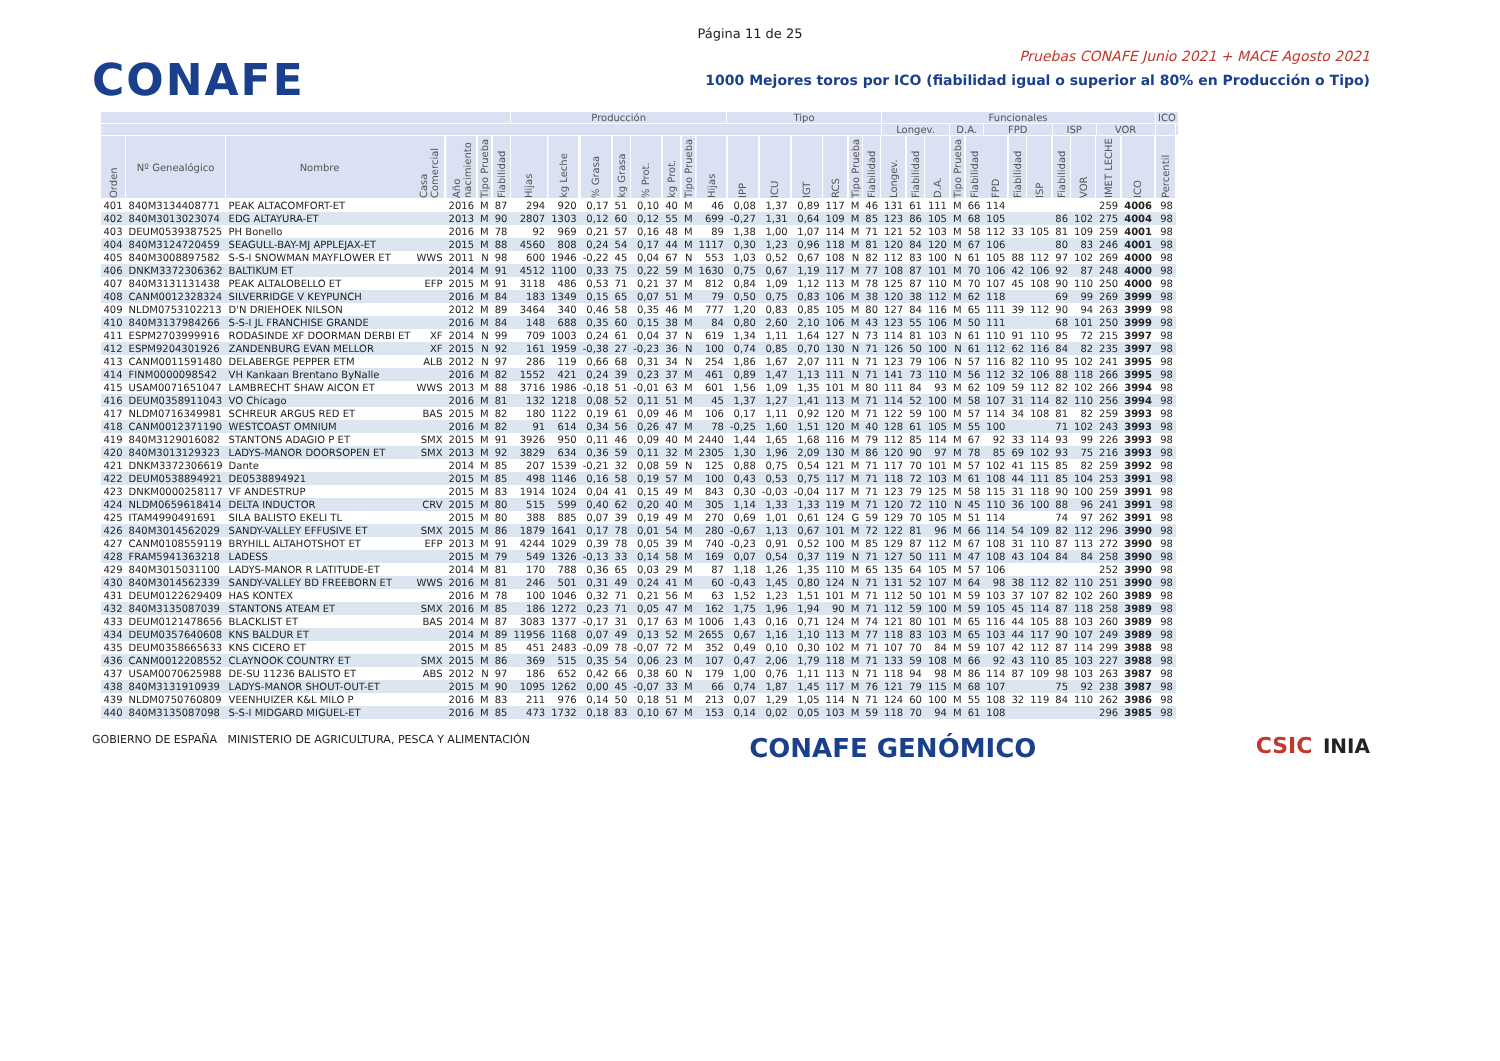Página 11 de 25
CONAFE
Pruebas CONAFE Junio 2021 + MACE Agosto 2021
1000 Mejores toros por ICO (fiabilidad igual o superior al 80% en Producción o Tipo)
| | | | | | | | Producción | | | | | | | | Tipo | | | | | | Funcionales | | | | | | | | | | | | ICO | |
| --- | --- | --- | --- | --- | --- | --- | --- | --- | --- | --- | --- | --- | --- | --- | --- | --- | --- | --- | --- | --- | --- | --- | --- | --- | --- | --- | --- | --- | --- | --- | --- | --- | --- | --- |
| | | | | | | | | | | | | | | | | | | | | | Longev. | | | D.A. | | FPD | | | ISP | | VOR | | | |
| Orden | Nº Genealógico | Nombre | Casa Comercial | Año nacimiento | Tipo Prueba | Fiabilidad | Hijas | kg Leche | % Grasa | kg Grasa | % Prot. | kg Prot. | Tipo Prueba | Hijas | IPP | ICU | IGT | RCS | Tipo Prueba | Fiabilidad | Longev. | Fiabilidad | D.A. | Tipo Prueba | Fiabilidad | FPD | Fiabilidad | ISP | Fiabilidad | VOR | IMET LECHE | ICO | Percentil | |
| 401 | 840M3134408771 | PEAK ALTACOMFORT-ET | | 2016 | M | 87 | 294 | 920 | 0,17 | 51 | 0,10 | 40 | M | 46 | 0,08 | 1,37 | 0,89 | 117 | M | 46 | 131 | 61 | 111 | M | 66 | 114 | | | | | 259 | 4006 | 98 | |
| 402 | 840M3013023074 | EDG ALTAYURA-ET | | 2013 | M | 90 | 2807 | 1303 | 0,12 | 60 | 0,12 | 55 | M | 699 | -0,27 | 1,31 | 0,64 | 109 | M | 85 | 123 | 86 | 105 | M | 68 | 105 | | | 86 | 102 | 275 | 4004 | 98 | |
| 403 | DEUM0539387525 | PH Bonello | | 2016 | M | 78 | 92 | 969 | 0,21 | 57 | 0,16 | 48 | M | 89 | 1,38 | 1,00 | 1,07 | 114 | M | 71 | 121 | 52 | 103 | M | 58 | 112 | 33 | 105 | 81 | 109 | 259 | 4001 | 98 | |
| 404 | 840M3124720459 | SEAGULL-BAY-MJ APPLEJAX-ET | | 2015 | M | 88 | 4560 | 808 | 0,24 | 54 | 0,17 | 44 | M | 1117 | 0,30 | 1,23 | 0,96 | 118 | M | 81 | 120 | 84 | 120 | M | 67 | 106 | | | 80 | 83 | 246 | 4001 | 98 | |
| 405 | 840M3008897582 | S-S-I SNOWMAN MAYFLOWER ET | WWS | 2011 | N | 98 | 600 | 1946 | -0,22 | 45 | 0,04 | 67 | N | 553 | 1,03 | 0,52 | 0,67 | 108 | N | 82 | 112 | 83 | 100 | N | 61 | 105 | 88 | 112 | 97 | 102 | 269 | 4000 | 98 | |
| 406 | DNKM3372306362 | BALTIKUM ET | | 2014 | M | 91 | 4512 | 1100 | 0,33 | 75 | 0,22 | 59 | M | 1630 | 0,75 | 0,67 | 1,19 | 117 | M | 77 | 108 | 87 | 101 | M | 70 | 106 | 42 | 106 | 92 | 87 | 248 | 4000 | 98 | |
| 407 | 840M3131131438 | PEAK ALTALOBELLO ET | EFP | 2015 | M | 91 | 3118 | 486 | 0,53 | 71 | 0,21 | 37 | M | 812 | 0,84 | 1,09 | 1,12 | 113 | M | 78 | 125 | 87 | 110 | M | 70 | 107 | 45 | 108 | 90 | 110 | 250 | 4000 | 98 | |
| 408 | CANM0012328324 | SILVERRIDGE V KEYPUNCH | | 2016 | M | 84 | 183 | 1349 | 0,15 | 65 | 0,07 | 51 | M | 79 | 0,50 | 0,75 | 0,83 | 106 | M | 38 | 120 | 38 | 112 | M | 62 | 118 | | | 69 | 99 | 269 | 3999 | 98 | |
| 409 | NLDM0753102213 | D'N DRIEHOEK NILSON | | 2012 | M | 89 | 3464 | 340 | 0,46 | 58 | 0,35 | 46 | M | 777 | 1,20 | 0,83 | 0,85 | 105 | M | 80 | 127 | 84 | 116 | M | 65 | 111 | 39 | 112 | 90 | 94 | 263 | 3999 | 98 | |
| 410 | 840M3137984266 | S-S-I JL FRANCHISE GRANDE | | 2016 | M | 84 | 148 | 688 | 0,35 | 60 | 0,15 | 38 | M | 84 | 0,80 | 2,60 | 2,10 | 106 | M | 43 | 123 | 55 | 106 | M | 50 | 111 | | | 68 | 101 | 250 | 3999 | 98 | |
| 411 | ESPM2703999916 | RODASINDE XF DOORMAN DERBI ET | XF | 2014 | N | 99 | 709 | 1003 | 0,24 | 61 | 0,04 | 37 | N | 619 | 1,34 | 1,11 | 1,64 | 127 | N | 73 | 114 | 81 | 103 | N | 61 | 110 | 91 | 110 | 95 | 72 | 215 | 3997 | 98 | |
| 412 | ESPM9204301926 | ZANDENBURG EVAN MELLOR | XF | 2015 | N | 92 | 161 | 1959 | -0,38 | 27 | -0,23 | 36 | N | 100 | 0,74 | 0,85 | 0,70 | 130 | N | 71 | 126 | 50 | 100 | N | 61 | 112 | 62 | 116 | 84 | 82 | 235 | 3997 | 98 | |
| 413 | CANM0011591480 | DELABERGE PEPPER ETM | ALB | 2012 | N | 97 | 286 | 119 | 0,66 | 68 | 0,31 | 34 | N | 254 | 1,86 | 1,67 | 2,07 | 111 | N | 71 | 123 | 79 | 106 | N | 57 | 116 | 82 | 110 | 95 | 102 | 241 | 3995 | 98 | |
| 414 | FINM0000098542 | VH Kankaan Brentano ByNalle | | 2016 | M | 82 | 1552 | 421 | 0,24 | 39 | 0,23 | 37 | M | 461 | 0,89 | 1,47 | 1,13 | 111 | N | 71 | 141 | 73 | 110 | M | 56 | 112 | 32 | 106 | 88 | 118 | 266 | 3995 | 98 | |
| 415 | USAM0071651047 | LAMBRECHT SHAW AICON ET | WWS | 2013 | M | 88 | 3716 | 1986 | -0,18 | 51 | -0,01 | 63 | M | 601 | 1,56 | 1,09 | 1,35 | 101 | M | 80 | 111 | 84 | 93 | M | 62 | 109 | 59 | 112 | 82 | 102 | 266 | 3994 | 98 | |
| 416 | DEUM0358911043 | VO Chicago | | 2016 | M | 81 | 132 | 1218 | 0,08 | 52 | 0,11 | 51 | M | 45 | 1,37 | 1,27 | 1,41 | 113 | M | 71 | 114 | 52 | 100 | M | 58 | 107 | 31 | 114 | 82 | 110 | 256 | 3994 | 98 | |
| 417 | NLDM0716349981 | SCHREUR ARGUS RED ET | BAS | 2015 | M | 82 | 180 | 1122 | 0,19 | 61 | 0,09 | 46 | M | 106 | 0,17 | 1,11 | 0,92 | 120 | M | 71 | 122 | 59 | 100 | M | 57 | 114 | 34 | 108 | 81 | 82 | 259 | 3993 | 98 | |
| 418 | CANM0012371190 | WESTCOAST OMNIUM | | 2016 | M | 82 | 91 | 614 | 0,34 | 56 | 0,26 | 47 | M | 78 | -0,25 | 1,60 | 1,51 | 120 | M | 40 | 128 | 61 | 105 | M | 55 | 100 | | | 71 | 102 | 243 | 3993 | 98 | |
| 419 | 840M3129016082 | STANTONS ADAGIO P ET | SMX | 2015 | M | 91 | 3926 | 950 | 0,11 | 46 | 0,09 | 40 | M | 2440 | 1,44 | 1,65 | 1,68 | 116 | M | 79 | 112 | 85 | 114 | M | 67 | 92 | 33 | 114 | 93 | 99 | 226 | 3993 | 98 | |
| 420 | 840M3013129323 | LADYS-MANOR DOORSOPEN ET | SMX | 2013 | M | 92 | 3829 | 634 | 0,36 | 59 | 0,11 | 32 | M | 2305 | 1,30 | 1,96 | 2,09 | 130 | M | 86 | 120 | 90 | 97 | M | 78 | 85 | 69 | 102 | 93 | 75 | 216 | 3993 | 98 | |
| 421 | DNKM3372306619 | Dante | | 2014 | M | 85 | 207 | 1539 | -0,21 | 32 | 0,08 | 59 | N | 125 | 0,88 | 0,75 | 0,54 | 121 | M | 71 | 117 | 70 | 101 | M | 57 | 102 | 41 | 115 | 85 | 82 | 259 | 3992 | 98 | |
| 422 | DEUM0538894921 | DE0538894921 | | 2015 | M | 85 | 498 | 1146 | 0,16 | 58 | 0,19 | 57 | M | 100 | 0,43 | 0,53 | 0,75 | 117 | M | 71 | 118 | 72 | 103 | M | 61 | 108 | 44 | 111 | 85 | 104 | 253 | 3991 | 98 | |
| 423 | DNKM0000258117 | VF ANDESTRUP | | 2015 | M | 83 | 1914 | 1024 | 0,04 | 41 | 0,15 | 49 | M | 843 | 0,30 | -0,03 | -0,04 | 117 | M | 71 | 123 | 79 | 125 | M | 58 | 115 | 31 | 118 | 90 | 100 | 259 | 3991 | 98 | |
| 424 | NLDM0659618414 | DELTA INDUCTOR | CRV | 2015 | M | 80 | 515 | 599 | 0,40 | 62 | 0,20 | 40 | M | 305 | 1,14 | 1,33 | 1,33 | 119 | M | 71 | 120 | 72 | 110 | N | 45 | 110 | 36 | 100 | 88 | 96 | 241 | 3991 | 98 | |
| 425 | ITAM4990491691 | SILA BALISTO EKELI TL | | 2015 | M | 80 | 388 | 885 | 0,07 | 39 | 0,19 | 49 | M | 270 | 0,69 | 1,01 | 0,61 | 124 | G | 59 | 129 | 70 | 105 | M | 51 | 114 | | | 74 | 97 | 262 | 3991 | 98 | |
| 426 | 840M3014562029 | SANDY-VALLEY EFFUSIVE ET | SMX | 2015 | M | 86 | 1879 | 1641 | 0,17 | 78 | 0,01 | 54 | M | 280 | -0,67 | 1,13 | 0,67 | 101 | M | 72 | 122 | 81 | 96 | M | 66 | 114 | 54 | 109 | 82 | 112 | 296 | 3990 | 98 | |
| 427 | CANM0108559119 | BRYHILL ALTAHOTSHOT ET | EFP | 2013 | M | 91 | 4244 | 1029 | 0,39 | 78 | 0,05 | 39 | M | 740 | -0,23 | 0,91 | 0,52 | 100 | M | 85 | 129 | 87 | 112 | M | 67 | 108 | 31 | 110 | 87 | 113 | 272 | 3990 | 98 | |
| 428 | FRAM5941363218 | LADESS | | 2015 | M | 79 | 549 | 1326 | -0,13 | 33 | 0,14 | 58 | M | 169 | 0,07 | 0,54 | 0,37 | 119 | N | 71 | 127 | 50 | 111 | M | 47 | 108 | 43 | 104 | 84 | 84 | 258 | 3990 | 98 | |
| 429 | 840M3015031100 | LADYS-MANOR R LATITUDE-ET | | 2014 | M | 81 | 170 | 788 | 0,36 | 65 | 0,03 | 29 | M | 87 | 1,18 | 1,26 | 1,35 | 110 | M | 65 | 135 | 64 | 105 | M | 57 | 106 | | | | | 252 | 3990 | 98 | |
| 430 | 840M3014562339 | SANDY-VALLEY BD FREEBORN ET | WWS | 2016 | M | 81 | 246 | 501 | 0,31 | 49 | 0,24 | 41 | M | 60 | -0,43 | 1,45 | 0,80 | 124 | N | 71 | 131 | 52 | 107 | M | 64 | 98 | 38 | 112 | 82 | 110 | 251 | 3990 | 98 | |
| 431 | DEUM0122629409 | HAS KONTEX | | 2016 | M | 78 | 100 | 1046 | 0,32 | 71 | 0,21 | 56 | M | 63 | 1,52 | 1,23 | 1,51 | 101 | M | 71 | 112 | 50 | 101 | M | 59 | 103 | 37 | 107 | 82 | 102 | 260 | 3989 | 98 | |
| 432 | 840M3135087039 | STANTONS ATEAM ET | SMX | 2016 | M | 85 | 186 | 1272 | 0,23 | 71 | 0,05 | 47 | M | 162 | 1,75 | 1,96 | 1,94 | 90 | M | 71 | 112 | 59 | 100 | M | 59 | 105 | 45 | 114 | 87 | 118 | 258 | 3989 | 98 | |
| 433 | DEUM0121478656 | BLACKLIST ET | BAS | 2014 | M | 87 | 3083 | 1377 | -0,17 | 31 | 0,17 | 63 | M | 1006 | 1,43 | 0,16 | 0,71 | 124 | M | 74 | 121 | 80 | 101 | M | 65 | 116 | 44 | 105 | 88 | 103 | 260 | 3989 | 98 | |
| 434 | DEUM0357640608 | KNS BALDUR ET | | 2014 | M | 89 | 11956 | 1168 | 0,07 | 49 | 0,13 | 52 | M | 2655 | 0,67 | 1,16 | 1,10 | 113 | M | 77 | 118 | 83 | 103 | M | 65 | 103 | 44 | 117 | 90 | 107 | 249 | 3989 | 98 | |
| 435 | DEUM0358665633 | KNS CICERO ET | | 2015 | M | 85 | 451 | 2483 | -0,09 | 78 | -0,07 | 72 | M | 352 | 0,49 | 0,10 | 0,30 | 102 | M | 71 | 107 | 70 | 84 | M | 59 | 107 | 42 | 112 | 87 | 114 | 299 | 3988 | 98 | |
| 436 | CANM0012208552 | CLAYNOOK COUNTRY ET | SMX | 2015 | M | 86 | 369 | 515 | 0,35 | 54 | 0,06 | 23 | M | 107 | 0,47 | 2,06 | 1,79 | 118 | M | 71 | 133 | 59 | 108 | M | 66 | 92 | 43 | 110 | 85 | 103 | 227 | 3988 | 98 | |
| 437 | USAM0070625988 | DE-SU 11236 BALISTO ET | ABS | 2012 | N | 97 | 186 | 652 | 0,42 | 66 | 0,38 | 60 | N | 179 | 1,00 | 0,76 | 1,11 | 113 | N | 71 | 118 | 94 | 98 | M | 86 | 114 | 87 | 109 | 98 | 103 | 263 | 3987 | 98 | |
| 438 | 840M3131910939 | LADYS-MANOR SHOUT-OUT-ET | | 2015 | M | 90 | 1095 | 1262 | 0,00 | 45 | -0,07 | 33 | M | 66 | 0,74 | 1,87 | 1,45 | 117 | M | 76 | 121 | 79 | 115 | M | 68 | 107 | | | 75 | 92 | 238 | 3987 | 98 | |
| 439 | NLDM0750760809 | VEENHUIZER K&L MILO P | | 2016 | M | 83 | 211 | 976 | 0,14 | 50 | 0,18 | 51 | M | 213 | 0,07 | 1,29 | 1,05 | 114 | N | 71 | 124 | 60 | 100 | M | 55 | 108 | 32 | 119 | 84 | 110 | 262 | 3986 | 98 | |
| 440 | 840M3135087098 | S-S-I MIDGARD MIGUEL-ET | | 2016 | M | 85 | 473 | 1732 | 0,18 | 83 | 0,10 | 67 | M | 153 | 0,14 | 0,02 | 0,05 | 103 | M | 59 | 118 | 70 | 94 | M | 61 | 108 | | | | | 296 | 3985 | 98 | |
GOBIERNO DE ESPAÑA MINISTERIO DE AGRICULTURA, PESCA Y ALIMENTACIÓN
CONAFE GENÓMICO
CSIC INIA